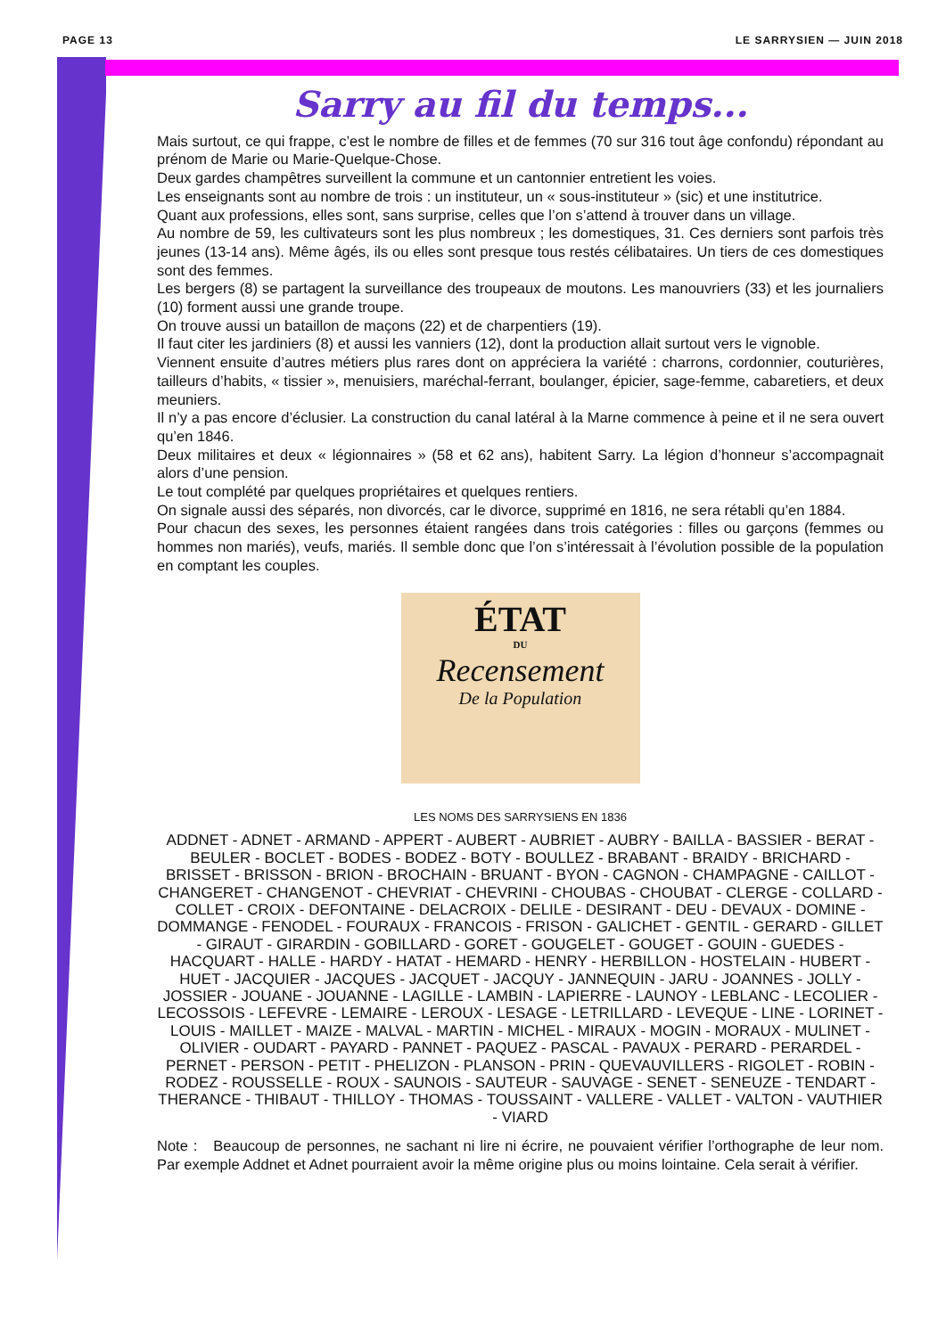PAGE 13 LE SARRYSIEN — JUIN 2018
Sarry au fil du temps...
Mais surtout, ce qui frappe, c’est le nombre de filles et de femmes (70 sur 316 tout âge confondu) répondant au prénom de Marie ou Marie-Quelque-Chose.
Deux gardes champêtres surveillent la commune et un cantonnier entretient les voies.
Les enseignants sont au nombre de trois : un instituteur, un « sous-instituteur » (sic) et une institutrice.
Quant aux professions, elles sont, sans surprise, celles que l’on s’attend à trouver dans un village.
Au nombre de 59, les cultivateurs sont les plus nombreux ; les domestiques, 31. Ces derniers sont parfois très jeunes (13-14 ans). Même âgés, ils ou elles sont presque tous restés célibataires. Un tiers de ces domestiques sont des femmes.
Les bergers (8) se partagent la surveillance des troupeaux de moutons. Les manouvriers (33) et les journaliers (10) forment aussi une grande troupe.
On trouve aussi un bataillon de maçons (22) et de charpentiers (19).
Il faut citer les jardiniers (8) et aussi les vanniers (12), dont la production allait surtout vers le vignoble.
Viennent ensuite d’autres métiers plus rares dont on appréciera la variété : charrons, cordonnier, couturières, tailleurs d’habits, « tissier », menuisiers, maréchal-ferrant, boulanger, épicier, sage-femme, cabaretiers, et deux meuniers.
Il n’y a pas encore d’éclusier. La construction du canal latéral à la Marne commence à peine et il ne sera ouvert qu’en 1846.
Deux militaires et deux « légionnaires » (58 et 62 ans), habitent Sarry. La légion d’honneur s’accompagnait alors d’une pension.
Le tout complété par quelques propriétaires et quelques rentiers.
On signale aussi des séparés, non divorcés, car le divorce, supprimé en 1816, ne sera rétabli qu’en 1884.
Pour chacun des sexes, les personnes étaient rangées dans trois catégories : filles ou garçons (femmes ou hommes non mariés), veufs, mariés. Il semble donc que l’on s’intéressait à l’évolution possible de la population en comptant les couples.
ÉTAT
DU
Recensement
De la Population
LES NOMS DES SARRYSIENS EN 1836
ADDNET - ADNET - ARMAND - APPERT - AUBERT - AUBRIET - AUBRY - BAILLA - BASSIER - BERAT - BEULER - BOCLET - BODES - BODEZ - BOTY - BOULLEZ - BRABANT - BRAIDY - BRICHARD - BRISSET - BRISSON - BRION - BROCHAIN - BRUANT - BYON - CAGNON - CHAMPAGNE - CAILLOT - CHANGERET - CHANGENOT - CHEVRIAT - CHEVRINI - CHOUBAS - CHOUBAT - CLERGE - COLLARD - COLLET - CROIX - DEFONTAINE - DELACROIX - DELILE - DESIRANT - DEU - DEVAUX - DOMINE - DOMMANGE - FENODEL - FOURAUX - FRANCOIS - FRISON - GALICHET - GENTIL - GERARD - GILLET - GIRAUT - GIRARDIN - GOBILLARD - GORET - GOUGELET - GOUGET - GOUIN - GUEDES - HACQUART - HALLE - HARDY - HATAT - HEMARD - HENRY - HERBILLON - HOSTELAIN - HUBERT - HUET - JACQUIER - JACQUES - JACQUET - JACQUY - JANNEQUIN - JARU - JOANNES - JOLLY - JOSSIER - JOUANE - JOUANNE - LAGILLE - LAMBIN - LAPIERRE - LAUNOY - LEBLANC - LECOLIER - LECOSSOIS - LEFEVRE - LEMAIRE - LEROUX - LESAGE - LETRILLARD - LEVEQUE - LINE - LORINET - LOUIS - MAILLET - MAIZE - MALVAL - MARTIN - MICHEL - MIRAUX - MOGIN - MORAUX - MULINET - OLIVIER - OUDART - PAYARD - PANNET - PAQUEZ - PASCAL - PAVAUX - PERARD - PERARDEL - PERNET - PERSON - PETIT - PHELIZON - PLANSON - PRIN - QUEVAUVILLERS - RIGOLET - ROBIN - RODEZ - ROUSSELLE - ROUX - SAUNOIS - SAUTEUR - SAUVAGE - SENET - SENEUZE - TENDART - THERANCE - THIBAUT - THILLOY - THOMAS - TOUSSAINT - VALLERE - VALLET - VALTON - VAUTHIER - VIARD
Note : Beaucoup de personnes, ne sachant ni lire ni écrire, ne pouvaient vérifier l’orthographe de leur nom. Par exemple Addnet et Adnet pourraient avoir la même origine plus ou moins lointaine. Cela serait à vérifier.